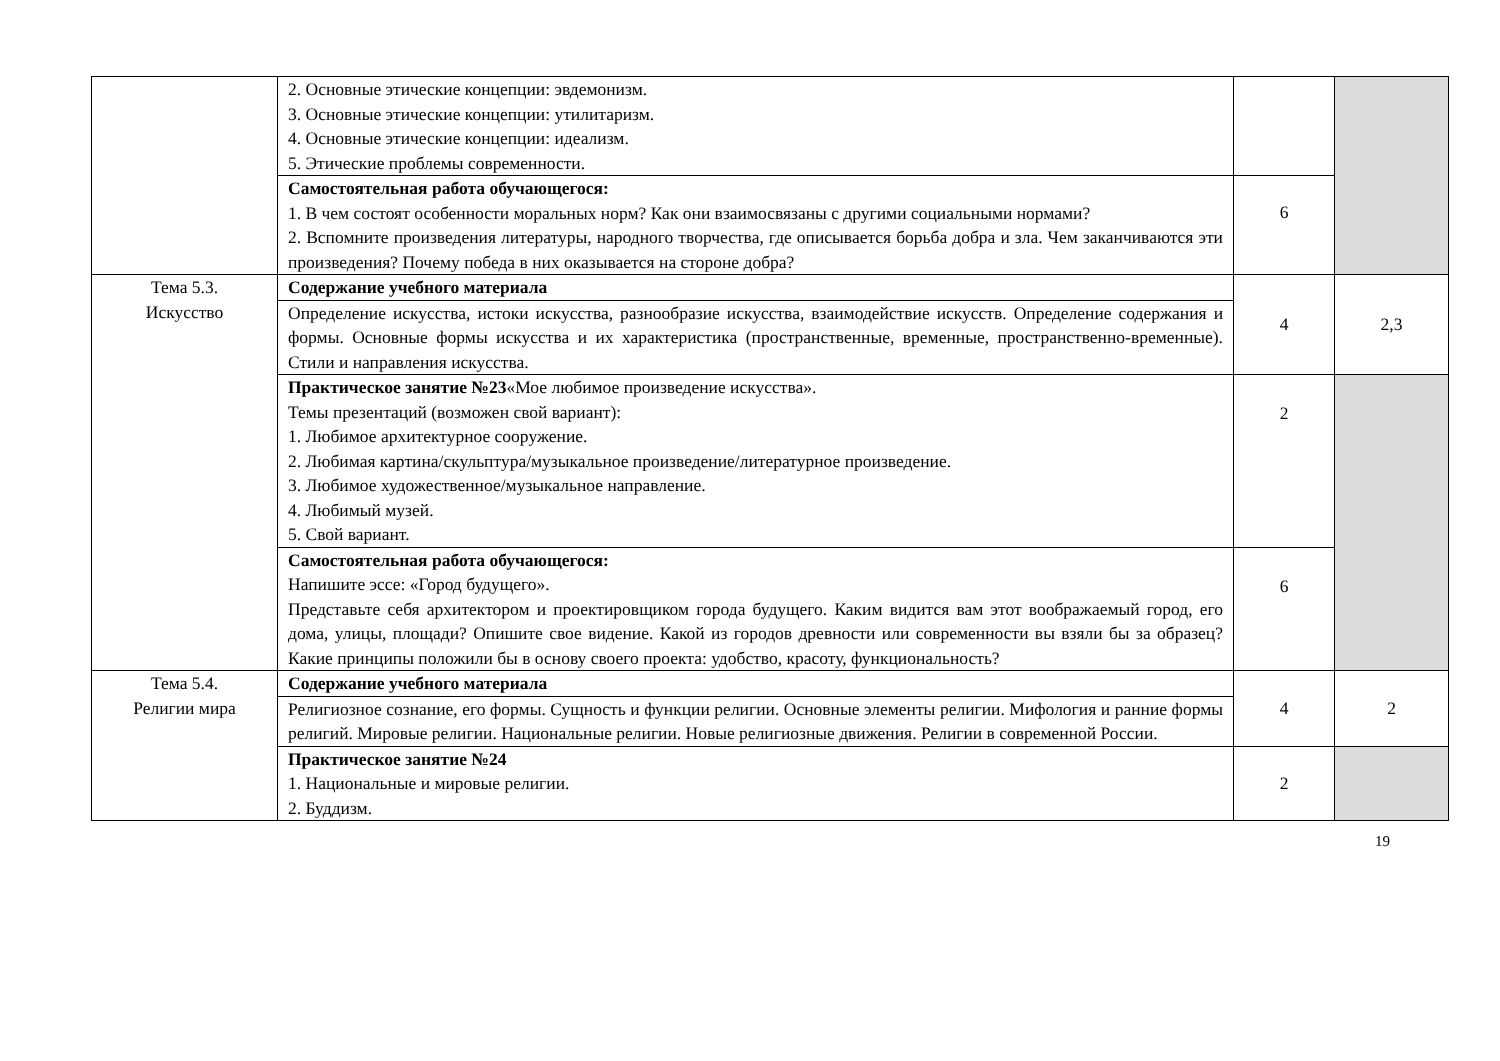| | 2. Основные этические концепции: эвдемонизм. 3. Основные этические концепции: утилитаризм. 4. Основные этические концепции: идеализм. 5. Этические проблемы современности. | | |
| | Самостоятельная работа обучающегося: 1. В чем состоят особенности моральных норм? Как они взаимосвязаны с другими социальными нормами? 2. Вспомните произведения литературы, народного творчества, где описывается борьба добра и зла. Чем заканчиваются эти произведения? Почему победа в них оказывается на стороне добра? | 6 | |
| Тема 5.3. Искусство | Содержание учебного материала | 4 | 2,3 |
| | Определение искусства, истоки искусства, разнообразие искусства, взаимодействие искусств. Определение содержания и формы. Основные формы искусства и их характеристика (пространственные, временные, пространственно-временные). Стили и направления искусства. | | |
| | Практическое занятие №23 «Мое любимое произведение искусства». Темы презентаций (возможен свой вариант): 1. Любимое архитектурное сооружение. 2. Любимая картина/скульптура/музыкальное произведение/литературное произведение. 3. Любимое художественное/музыкальное направление. 4. Любимый музей. 5. Свой вариант. | 2 | |
| | Самостоятельная работа обучающегося: Напишите эссе: «Город будущего». Представьте себя архитектором и проектировщиком города будущего. Каким видится вам этот воображаемый город, его дома, улицы, площади? Опишите свое видение. Какой из городов древности или современности вы взяли бы за образец? Какие принципы положили бы в основу своего проекта: удобство, красоту, функциональность? | 6 | |
| Тема 5.4. Религии мира | Содержание учебного материала | 4 | 2 |
| | Религиозное сознание, его формы. Сущность и функции религии. Основные элементы религии. Мифология и ранние формы религий. Мировые религии. Национальные религии. Новые религиозные движения. Религии в современной России. | | |
| | Практическое занятие №24 1. Национальные и мировые религии. 2. Буддизм. | 2 | |
19